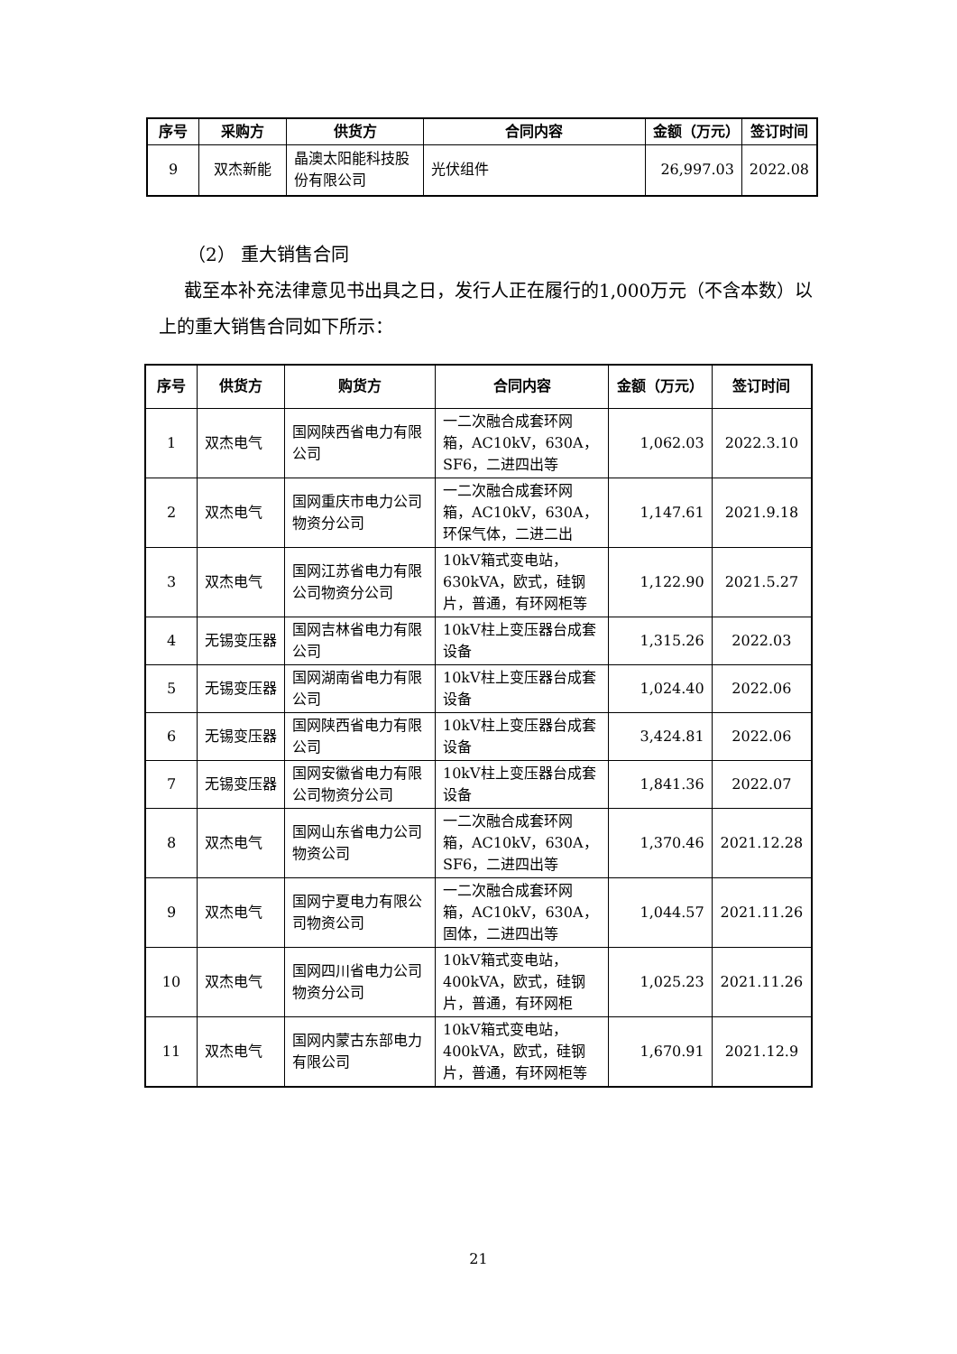| 序号 | 采购方 | 供货方 | 合同内容 | 金额（万元） | 签订时间 |
| --- | --- | --- | --- | --- | --- |
| 9 | 双杰新能 | 晶澳太阳能科技股份有限公司 | 光伏组件 | 26,997.03 | 2022.08 |
（2） 重大销售合同
截至本补充法律意见书出具之日，发行人正在履行的1,000万元（不含本数）以上的重大销售合同如下所示：
| 序号 | 供货方 | 购货方 | 合同内容 | 金额（万元） | 签订时间 |
| --- | --- | --- | --- | --- | --- |
| 1 | 双杰电气 | 国网陕西省电力有限公司 | 一二次融合成套环网箱，AC10kV，630A，SF6，二进四出等 | 1,062.03 | 2022.3.10 |
| 2 | 双杰电气 | 国网重庆市电力公司物资分公司 | 一二次融合成套环网箱，AC10kV，630A，环保气体，二进二出 | 1,147.61 | 2021.9.18 |
| 3 | 双杰电气 | 国网江苏省电力有限公司物资分公司 | 10kV箱式变电站，630kVA，欧式，硅钢片，普通，有环网柜等 | 1,122.90 | 2021.5.27 |
| 4 | 无锡变压器 | 国网吉林省电力有限公司 | 10kV柱上变压器台成套设备 | 1,315.26 | 2022.03 |
| 5 | 无锡变压器 | 国网湖南省电力有限公司 | 10kV柱上变压器台成套设备 | 1,024.40 | 2022.06 |
| 6 | 无锡变压器 | 国网陕西省电力有限公司 | 10kV柱上变压器台成套设备 | 3,424.81 | 2022.06 |
| 7 | 无锡变压器 | 国网安徽省电力有限公司物资分公司 | 10kV柱上变压器台成套设备 | 1,841.36 | 2022.07 |
| 8 | 双杰电气 | 国网山东省电力公司物资公司 | 一二次融合成套环网箱，AC10kV，630A，SF6，二进四出等 | 1,370.46 | 2021.12.28 |
| 9 | 双杰电气 | 国网宁夏电力有限公司物资公司 | 一二次融合成套环网箱，AC10kV，630A，固体，二进四出等 | 1,044.57 | 2021.11.26 |
| 10 | 双杰电气 | 国网四川省电力公司物资分公司 | 10kV箱式变电站，400kVA，欧式，硅钢片，普通，有环网柜 | 1,025.23 | 2021.11.26 |
| 11 | 双杰电气 | 国网内蒙古东部电力有限公司 | 10kV箱式变电站，400kVA，欧式，硅钢片，普通，有环网柜等 | 1,670.91 | 2021.12.9 |
21